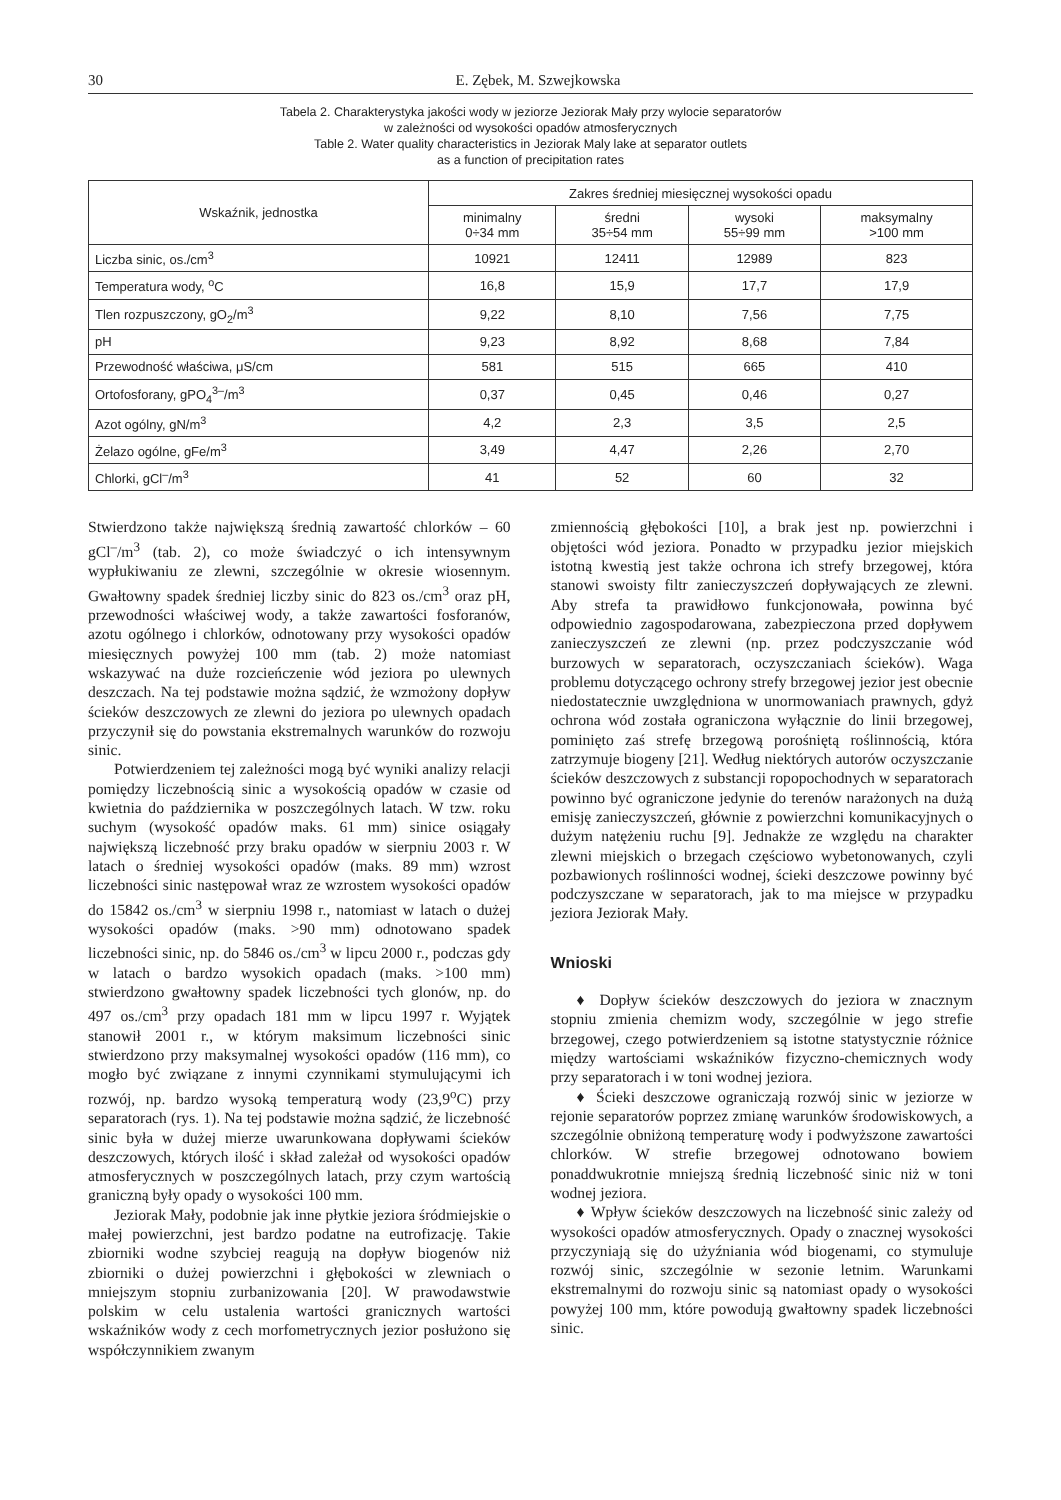30 E. Zębek, M. Szwejkowska
Tabela 2. Charakterystyka jakości wody w jeziorze Jeziorak Mały przy wylocie separatorów
w zależności od wysokości opadów atmosferycznych
Table 2. Water quality characteristics in Jeziorak Maly lake at separator outlets
as a function of precipitation rates
| Wskaźnik, jednostka | Zakres średniej miesięcznej wysokości opadu | | | |
| --- | --- | --- | --- | --- |
| | minimalny 0÷34 mm | średni 35÷54 mm | wysoki 55÷99 mm | maksymalny >100 mm |
| Liczba sinic, os./cm<sup>3</sup> | 10921 | 12411 | 12989 | 823 |
| Temperatura wody, <sup>o</sup>C | 16,8 | 15,9 | 17,7 | 17,9 |
| Tlen rozpuszczony, gO<sub>2</sub>/m<sup>3</sup> | 9,22 | 8,10 | 7,56 | 7,75 |
| pH | 9,23 | 8,92 | 8,68 | 7,84 |
| Przewodność właściwa, μS/cm | 581 | 515 | 665 | 410 |
| Ortofosforany, gPO<sub>4</sub><sup>3–</sup>/m<sup>3</sup> | 0,37 | 0,45 | 0,46 | 0,27 |
| Azot ogólny, gN/m<sup>3</sup> | 4,2 | 2,3 | 3,5 | 2,5 |
| Żelazo ogólne, gFe/m<sup>3</sup> | 3,49 | 4,47 | 2,26 | 2,70 |
| Chlorki, gCl<sup>–</sup>/m<sup>3</sup> | 41 | 52 | 60 | 32 |
Stwierdzono także największą średnią zawartość chlorków – 60 gCl<sup>–</sup>/m<sup>3</sup> (tab. 2), co może świadczyć o ich intensywnym wypłukiwaniu ze zlewni, szczególnie w okresie wiosennym. Gwałtowny spadek średniej liczby sinic do 823 os./cm<sup>3</sup> oraz pH, przewodności właściwej wody, a także zawartości fosforanów, azotu ogólnego i chlorków, odnotowany przy wysokości opadów miesięcznych powyżej 100 mm (tab. 2) może natomiast wskazywać na duże rozcieńczenie wód jeziora po ulewnych deszczach. Na tej podstawie można sądzić, że wzmożony dopływ ścieków deszczowych ze zlewni do jeziora po ulewnych opadach przyczynił się do powstania ekstremalnych warunków do rozwoju sinic.
Potwierdzeniem tej zależności mogą być wyniki analizy relacji pomiędzy liczebnością sinic a wysokością opadów w czasie od kwietnia do października w poszczególnych latach. W tzw. roku suchym (wysokość opadów maks. 61 mm) sinice osiągały największą liczebność przy braku opadów w sierpniu 2003 r. W latach o średniej wysokości opadów (maks. 89 mm) wzrost liczebności sinic następował wraz ze wzrostem wysokości opadów do 15842 os./cm<sup>3</sup> w sierpniu 1998 r., natomiast w latach o dużej wysokości opadów (maks. >90 mm) odnotowano spadek liczebności sinic, np. do 5846 os./cm<sup>3</sup> w lipcu 2000 r., podczas gdy w latach o bardzo wysokich opadach (maks. >100 mm) stwierdzono gwałtowny spadek liczebności tych glonów, np. do 497 os./cm<sup>3</sup> przy opadach 181 mm w lipcu 1997 r. Wyjątek stanowił 2001 r., w którym maksimum liczebności sinic stwierdzono przy maksymalnej wysokości opadów (116 mm), co mogło być związane z innymi czynnikami stymulującymi ich rozwój, np. bardzo wysoką temperaturą wody (23,9<sup>o</sup>C) przy separatorach (rys. 1). Na tej podstawie można sądzić, że liczebność sinic była w dużej mierze uwarunkowana dopływami ścieków deszczowych, których ilość i skład zależał od wysokości opadów atmosferycznych w poszczególnych latach, przy czym wartością graniczną były opady o wysokości 100 mm.
Jeziorak Mały, podobnie jak inne płytkie jeziora śródmiejskie o małej powierzchni, jest bardzo podatne na eutrofizację. Takie zbiorniki wodne szybciej reagują na dopływ biogenów niż zbiorniki o dużej powierzchni i głębokości w zlewniach o mniejszym stopniu zurbanizowania [20]. W prawodawstwie polskim w celu ustalenia wartości granicznych wartości wskaźników wody z cech morfometrycznych jezior posłużono się współczynnikiem zwanym
zmiennością głębokości [10], a brak jest np. powierzchni i objętości wód jeziora. Ponadto w przypadku jezior miejskich istotną kwestią jest także ochrona ich strefy brzegowej, która stanowi swoisty filtr zanieczyszczeń dopływających ze zlewni. Aby strefa ta prawidłowo funkcjonowała, powinna być odpowiednio zagospodarowana, zabezpieczona przed dopływem zanieczyszczeń ze zlewni (np. przez podczyszczanie wód burzowych w separatorach, oczyszczaniach ścieków). Waga problemu dotyczącego ochrony strefy brzegowej jezior jest obecnie niedostatecznie uwzględniona w unormowaniach prawnych, gdyż ochrona wód została ograniczona wyłącznie do linii brzegowej, pominięto zaś strefę brzegową porośniętą roślinnością, która zatrzymuje biogeny [21]. Według niektórych autorów oczyszczanie ścieków deszczowych z substancji ropopochodnych w separatorach powinno być ograniczone jedynie do terenów narażonych na dużą emisję zanieczyszczeń, głównie z powierzchni komunikacyjnych o dużym natężeniu ruchu [9]. Jednakże ze względu na charakter zlewni miejskich o brzegach częściowo wybetonowanych, czyli pozbawionych roślinności wodnej, ścieki deszczowe powinny być podczyszczane w separatorach, jak to ma miejsce w przypadku jeziora Jeziorak Mały.
Wnioski
♦ Dopływ ścieków deszczowych do jeziora w znacznym stopniu zmienia chemizm wody, szczególnie w jego strefie brzegowej, czego potwierdzeniem są istotne statystycznie różnice między wartościami wskaźników fizyczno-chemicznych wody przy separatorach i w toni wodnej jeziora.
♦ Ścieki deszczowe ograniczają rozwój sinic w jeziorze w rejonie separatorów poprzez zmianę warunków środowiskowych, a szczególnie obniżoną temperaturę wody i podwyższone zawartości chlorków. W strefie brzegowej odnotowano bowiem ponaddwukrotnie mniejszą średnią liczebność sinic niż w toni wodnej jeziora.
♦ Wpływ ścieków deszczowych na liczebność sinic zależy od wysokości opadów atmosferycznych. Opady o znacznej wysokości przyczyniają się do użyźniania wód biogenami, co stymuluje rozwój sinic, szczególnie w sezonie letnim. Warunkami ekstremalnymi do rozwoju sinic są natomiast opady o wysokości powyżej 100 mm, które powodują gwałtowny spadek liczebności sinic.